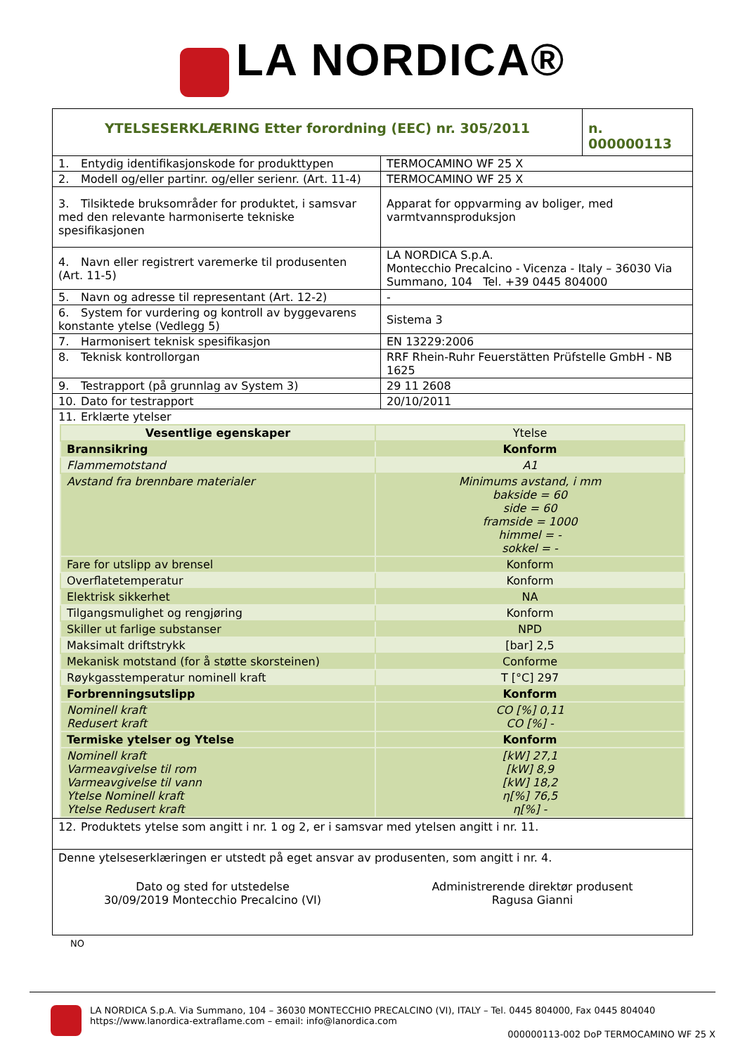LA NORDICA®
| YTELSESERKLÆRING Etter forordning (EEC) nr. 305/2011 | n. 000000113 |
| 1. Entydig identifikasjonskode for produkttypen | TERMOCAMINO WF 25 X |
| 2. Modell og/eller partinr. og/eller serienr. (Art. 11-4) | TERMOCAMINO WF 25 X |
| 3. Tilsiktede bruksområder for produktet, i samsvar med den relevante harmoniserte tekniske spesifikasjonen | Apparat for oppvarming av boliger, med varmtvannsproduksjon |
| 4. Navn eller registrert varemerke til produsenten (Art. 11-5) | LA NORDICA S.p.A. Montecchio Precalcino - Vicenza - Italy – 36030 Via Summano, 104 Tel. +39 0445 804000 |
| 5. Navn og adresse til representant (Art. 12-2) | - |
| 6. System for vurdering og kontroll av byggevarens konstante ytelse (Vedlegg 5) | Sistema 3 |
| 7. Harmonisert teknisk spesifikasjon | EN 13229:2006 |
| 8. Teknisk kontrollorgan | RRF Rhein-Ruhr Feuerstätten Prüfstelle GmbH - NB 1625 |
| 9. Testrapport (på grunnlag av System 3) | 29 11 2608 |
| 10. Dato for testrapport | 20/10/2011 |
| 11. Erklærte ytelser | |
| Vesentlige egenskaper | Ytelse |
| Brannsikring | Konform |
| Flammemotstand | A1 |
| Avstand fra brennbare materialer | Minimums avstand, i mm bakside = 60 side = 60 framside = 1000 himmel = - sokkel = - |
| Fare for utslipp av brensel | Konform |
| Overflatetemperatur | Konform |
| Elektrisk sikkerhet | NA |
| Tilgangsmulighet og rengjøring | Konform |
| Skiller ut farlige substanser | NPD |
| Maksimalt driftstrykk | [bar] 2,5 |
| Mekanisk motstand (for å støtte skorsteinen) | Conforme |
| Røykgasstemperatur nominell kraft | T [°C] 297 |
| Forbrenningsutslipp | Konform |
| Nominell kraft Redusert kraft | CO [%] 0,11 CO [%] - |
| Termiske ytelser og Ytelse | Konform |
| Nominell kraft Varmeavgivelse til rom Varmeavgivelse til vann Ytelse Nominell kraft Ytelse Redusert kraft | [kW] 27,1 [kW] 8,9 [kW] 18,2 η[%] 76,5 η[%] - |
12. Produktets ytelse som angitt i nr. 1 og 2, er i samsvar med ytelsen angitt i nr. 11.
Denne ytelseserklæringen er utstedt på eget ansvar av produsenten, som angitt i nr. 4.
Dato og sted for utstedelse
30/09/2019 Montecchio Precalcino (VI)
Administrerende direktør produsent
Ragusa Gianni
NO
LA NORDICA S.p.A. Via Summano, 104 – 36030 MONTECCHIO PRECALCINO (VI), ITALY – Tel. 0445 804000, Fax 0445 804040
https://www.lanordica-extraflame.com – email: info@lanordica.com
000000113-002 DoP TERMOCAMINO WF 25 X